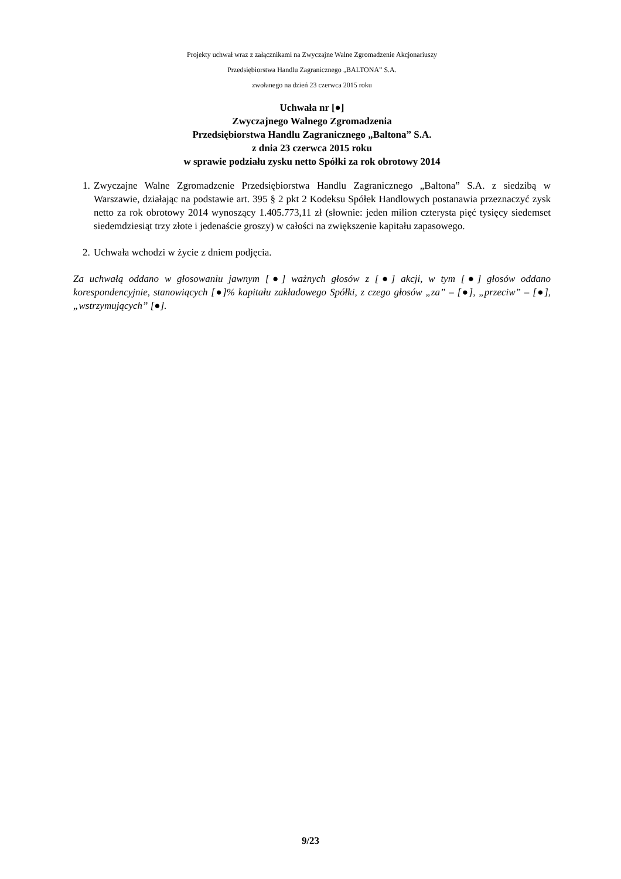Projekty uchwał wraz z załącznikami na Zwyczajne Walne Zgromadzenie Akcjonariuszy
Przedsiębiorstwa Handlu Zagranicznego „BALTONA” S.A.
zwołanego na dzień 23 czerwca 2015 roku
Uchwała nr [●]
Zwyczajnego Walnego Zgromadzenia
Przedsiębiorstwa Handlu Zagranicznego „Baltona” S.A.
z dnia 23 czerwca 2015 roku
w sprawie podziału zysku netto Spółki za rok obrotowy 2014
1. Zwyczajne Walne Zgromadzenie Przedsiębiorstwa Handlu Zagranicznego „Baltona” S.A. z siedzibą w Warszawie, działając na podstawie art. 395 § 2 pkt 2 Kodeksu Spółek Handlowych postanawia przeznaczyć zysk netto za rok obrotowy 2014 wynoszący 1.405.773,11 zł (słownie: jeden milion czterysta pięć tysięcy siedemset siedemdziesiąt trzy złote i jedenaście groszy) w całości na zwiększenie kapitału zapasowego.
2. Uchwała wchodzi w życie z dniem podjęcia.
Za uchwałą oddano w głosowaniu jawnym [●] ważnych głosów z [●] akcji, w tym [●] głosów oddano korespondencyjnie, stanowiących [●]% kapitału zakładowego Spółki, z czego głosów „za” – [●], „przeciw” – [●], „wstrzymujących” [●].
9/23